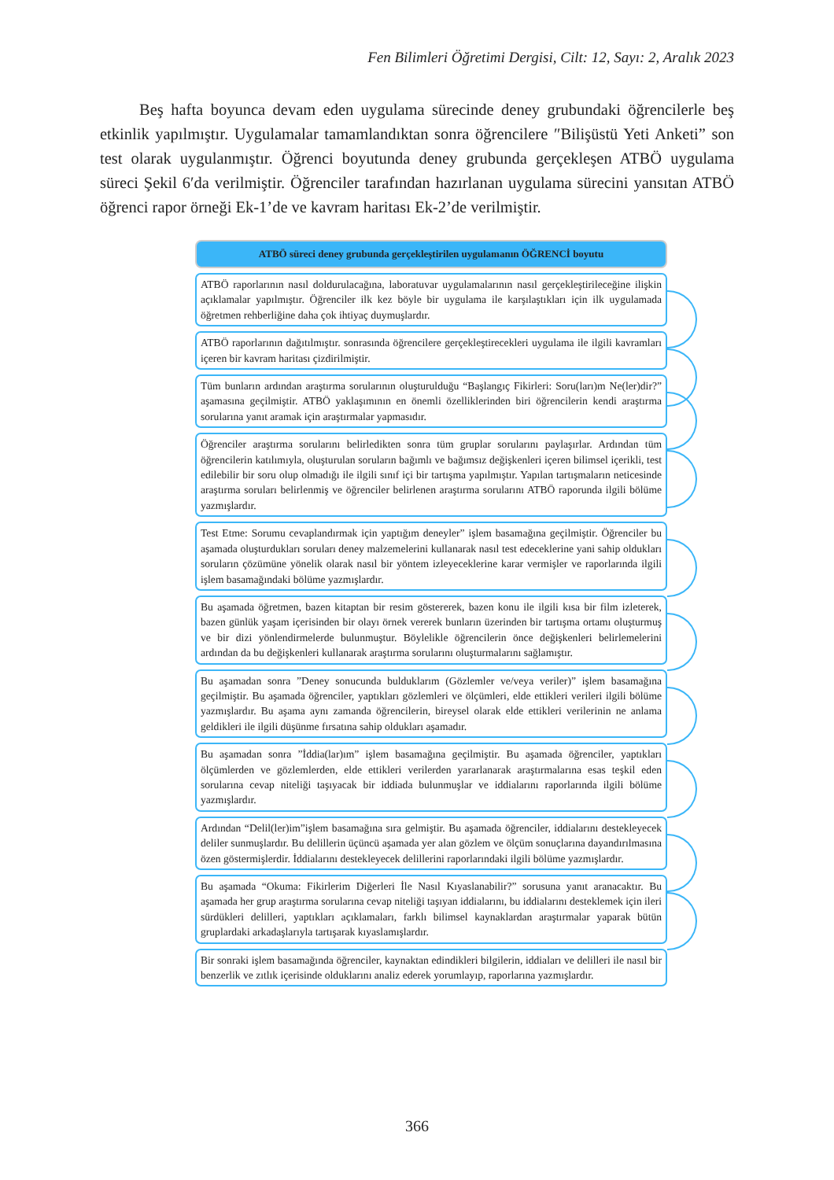Fen Bilimleri Öğretimi Dergisi, Cilt: 12, Sayı: 2, Aralık 2023
Beş hafta boyunca devam eden uygulama sürecinde deney grubundaki öğrencilerle beş etkinlik yapılmıştır. Uygulamalar tamamlandıktan sonra öğrencilere ″Bilişüstü Yeti Anketi” son test olarak uygulanmıştır. Öğrenci boyutunda deney grubunda gerçekleşen ATBÖ uygulama süreci Şekil 6′da verilmiştir. Öğrenciler tarafından hazırlanan uygulama sürecini yansıtan ATBÖ öğrenci rapor örneği Ek-1’de ve kavram haritası Ek-2’de verilmiştir.
ATBÖ süreci deney grubunda gerçekleştirilen uygulamanın ÖĞRENCİ boyutu
ATBÖ raporlarının nasıl doldurulacağına, laboratuvar uygulamalarının nasıl gerçekleştirileceğine ilişkin açıklamalar yapılmıştır. Öğrenciler ilk kez böyle bir uygulama ile karşılaştıkları için ilk uygulamada öğretmen rehberliğine daha çok ihtiyaç duymuşlardır.
ATBÖ raporlarının dağıtılmıştır. sonrasında öğrencilere gerçekleştirecekleri uygulama ile ilgili kavramları içeren bir kavram haritası çizdirilmiştir.
Tüm bunların ardından araştırma sorularının oluşturulduğu “Başlangıç Fikirleri: Soru(ları)m Ne(ler)dir?” aşamasına geçilmiştir. ATBÖ yaklaşımının en önemli özelliklerinden biri öğrencilerin kendi araştırma sorularına yanıt aramak için araştırmalar yapmasıdır.
Öğrenciler araştırma sorularını belirledikten sonra tüm gruplar sorularını paylaşırlar. Ardından tüm öğrencilerin katılımıyla, oluşturulan soruların bağımlı ve bağımsız değişkenleri içeren bilimsel içerikli, test edilebilir bir soru olup olmadığı ile ilgili sınıf içi bir tartışma yapılmıştır. Yapılan tartışmaların neticesinde araştırma soruları belirlenmiş ve öğrenciler belirlenen araştırma sorularını ATBÖ raporunda ilgili bölüme yazmışlardır.
Test Etme: Sorumu cevaplandırmak için yaptığım deneyler” işlem basamağına geçilmiştir. Öğrenciler bu aşamada oluşturdukları soruları deney malzemelerini kullanarak nasıl test edeceklerine yani sahip oldukları soruların çözümüne yönelik olarak nasıl bir yöntem izleyeceklerine karar vermişler ve raporlarında ilgili işlem basamağındaki bölüme yazmışlardır.
Bu aşamada öğretmen, bazen kitaptan bir resim göstererek, bazen konu ile ilgili kısa bir film izleterek, bazen günlük yaşam içerisinden bir olayı örnek vererek bunların üzerinden bir tartışma ortamı oluşturmuş ve bir dizi yönlendirmelerde bulunmuştur. Böylelikle öğrencilerin önce değişkenleri belirlemelerini ardından da bu değişkenleri kullanarak araştırma sorularını oluşturmalarını sağlamıştır.
Bu aşamadan sonra ”Deney sonucunda bulduklarım (Gözlemler ve/veya veriler)” işlem basamağına geçilmiştir. Bu aşamada öğrenciler, yaptıkları gözlemleri ve ölçümleri, elde ettikleri verileri ilgili bölüme yazmışlardır. Bu aşama aynı zamanda öğrencilerin, bireysel olarak elde ettikleri verilerinin ne anlama geldikleri ile ilgili düşünme fırsatına sahip oldukları aşamadır.
Bu aşamadan sonra ”İddia(lar)ım” işlem basamağına geçilmiştir. Bu aşamada öğrenciler, yaptıkları ölçümlerden ve gözlemlerden, elde ettikleri verilerden yararlanarak araştırmalarına esas teşkil eden sorularına cevap niteliği taşıyacak bir iddiada bulunmuşlar ve iddialarını raporlarında ilgili bölüme yazmışlardır.
Ardından “Delil(ler)im”işlem basamağına sıra gelmiştir. Bu aşamada öğrenciler, iddialarını destekleyecek deliler sunmuşlardır. Bu delillerin üçüncü aşamada yer alan gözlem ve ölçüm sonuçlarına dayandırılmasına özen göstermişlerdir. İddialarını destekleyecek delillerini raporlarındaki ilgili bölüme yazmışlardır.
Bu aşamada “Okuma: Fikirlerim Diğerleri İle Nasıl Kıyaslanabilir?” sorusuna yanıt aranacaktır. Bu aşamada her grup araştırma sorularına cevap niteliği taşıyan iddialarını, bu iddialarını desteklemek için ileri sürdükleri delilleri, yaptıkları açıklamaları, farklı bilimsel kaynaklardan araştırmalar yaparak bütün gruplardaki arkadaşlarıyla tartışarak kıyaslamışlardır.
Bir sonraki işlem basamağında öğrenciler, kaynaktan edindikleri bilgilerin, iddiaları ve delilleri ile nasıl bir benzerlik ve zıtlık içerisinde olduklarını analiz ederek yorumlayıp, raporlarına yazmışlardır.
366